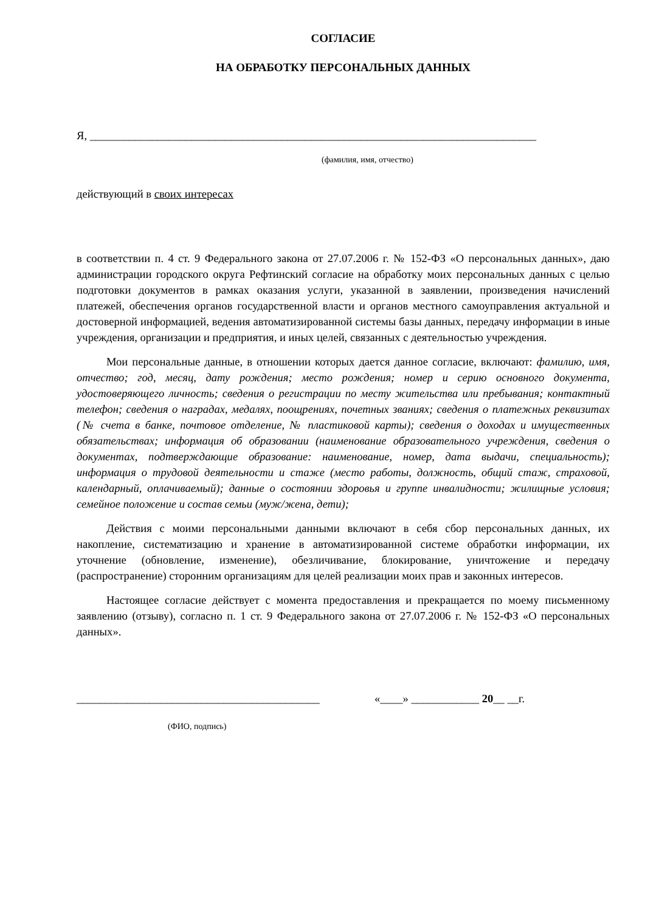СОГЛАСИЕ
НА ОБРАБОТКУ ПЕРСОНАЛЬНЫХ ДАННЫХ
Я, _______________________________________________________________________________
(фамилия, имя, отчество)
действующий в своих интересах
в соответствии п. 4 ст. 9 Федерального закона от 27.07.2006 г. № 152-ФЗ «О персональных данных», даю администрации городского округа Рефтинский согласие на обработку моих персональных данных с целью подготовки документов в рамках оказания услуги, указанной в заявлении, произведения начислений платежей, обеспечения органов государственной власти и органов местного самоуправления актуальной и достоверной информацией, ведения автоматизированной системы базы данных, передачу информации в иные учреждения, организации и предприятия, и иных целей, связанных с деятельностью учреждения.
Мои персональные данные, в отношении которых дается данное согласие, включают: фамилию, имя, отчество; год, месяц, дату рождения; место рождения; номер и серию основного документа, удостоверяющего личность; сведения о регистрации по месту жительства или пребывания; контактный телефон; сведения о наградах, медалях, поощрениях, почетных званиях; сведения о платежных реквизитах (№ счета в банке, почтовое отделение, № пластиковой карты); сведения о доходах и имущественных обязательствах; информация об образовании (наименование образовательного учреждения, сведения о документах, подтверждающие образование: наименование, номер, дата выдачи, специальность); информация о трудовой деятельности и стаже (место работы, должность, общий стаж, страховой, календарный, оплачиваемый); данные о состоянии здоровья и группе инвалидности; жилищные условия; семейное положение и состав семьи (муж/жена, дети);
Действия с моими персональными данными включают в себя сбор персональных данных, их накопление, систематизацию и хранение в автоматизированной системе обработки информации, их уточнение (обновление, изменение), обезличивание, блокирование, уничтожение и передачу (распространение) сторонним организациям для целей реализации моих прав и законных интересов.
Настоящее согласие действует с момента предоставления и прекращается по моему письменному заявлению (отзыву), согласно п. 1 ст. 9 Федерального закона от 27.07.2006 г. № 152-ФЗ «О персональных данных».
___________________________________________ «____» ____________ 20__ __г.
(ФИО, подпись)